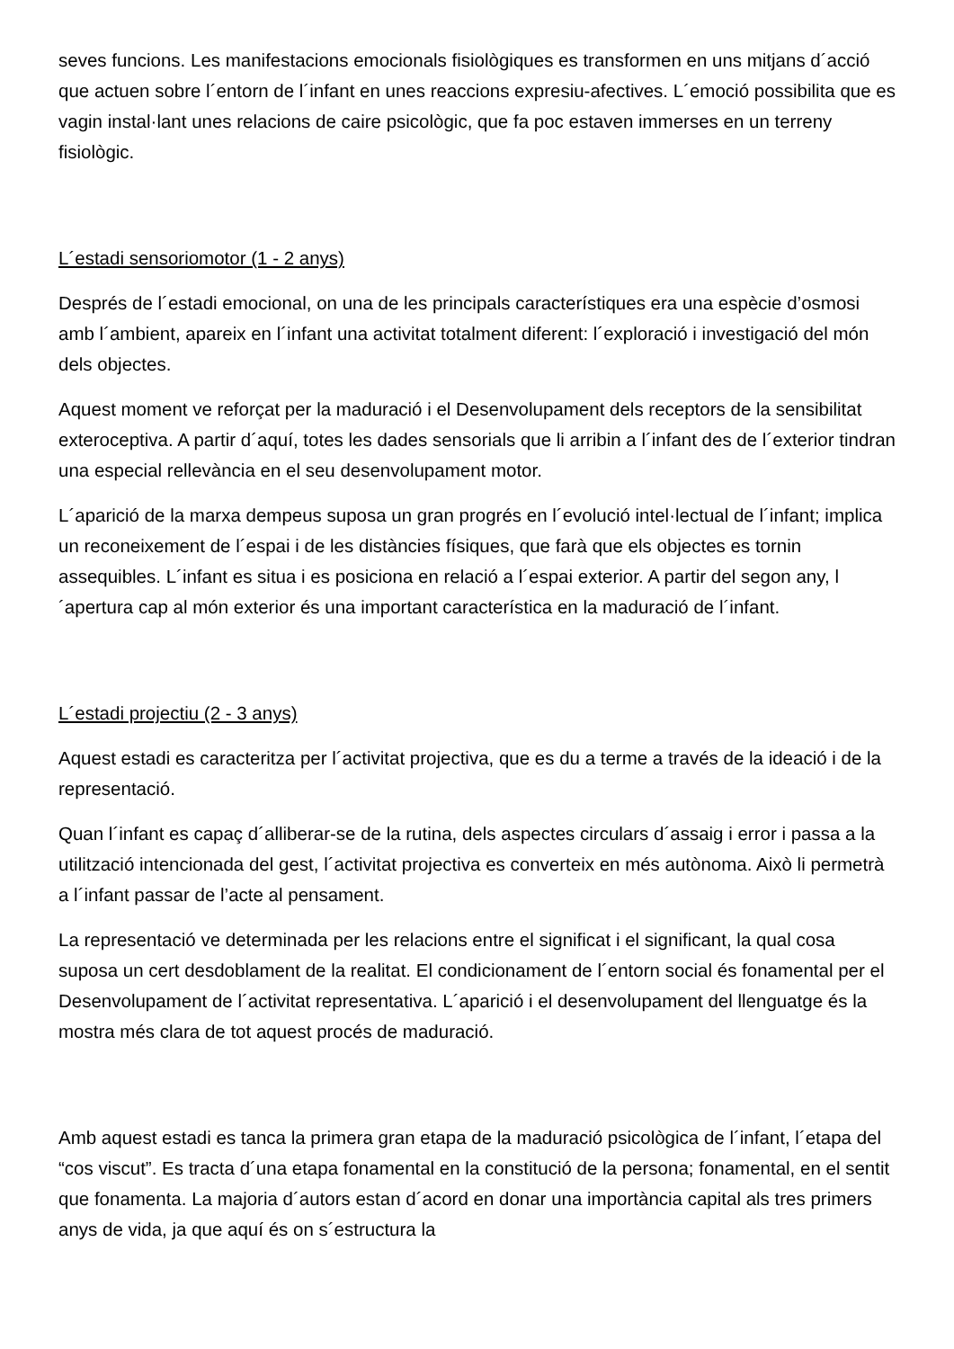seves funcions. Les manifestacions emocionals fisiològiques es transformen en uns mitjans d´acció que actuen sobre l´entorn de l´infant en unes reaccions expresiu-afectives. L´emoció possibilita que es vagin instal·lant unes relacions de caire psicològic, que fa poc estaven immerses en un terreny fisiològic.
L´estadi sensoriomotor (1 - 2 anys)
Després de l´estadi emocional, on una de les principals característiques era una espècie d’osmosi amb l´ambient, apareix en l´infant una activitat totalment diferent: l´exploració i investigació del món dels objectes.
Aquest moment ve reforçat per la maduració i el Desenvolupament dels receptors de la sensibilitat exteroceptiva. A partir d´aquí, totes les dades sensorials que li arribin a l´infant des de l´exterior tindran una especial rellevància en el seu desenvolupament motor.
L´aparició de la marxa dempeus suposa un gran progrés en l´evolució intel·lectual de l´infant; implica un reconeixement de l´espai i de les distàncies físiques, que farà que els objectes es tornin assequibles. L´infant es situa i es posiciona en relació a l´espai exterior. A partir del segon any, l´apertura cap al món exterior és una important característica en la maduració de l´infant.
L´estadi projectiu (2 - 3 anys)
Aquest estadi es caracteritza per l´activitat projectiva, que es du a terme a través de la ideació i de la representació.
Quan l´infant es capaç d´alliberar-se de la rutina, dels aspectes circulars d´assaig i error i passa a la utilització intencionada del gest, l´activitat projectiva es converteix en més autònoma. Això li permetrà a l´infant passar de l’acte al pensament.
La representació ve determinada per les relacions entre el significat i el significant, la qual cosa suposa un cert desdoblament de la realitat. El condicionament de l´entorn social és fonamental per el Desenvolupament de l´activitat representativa. L´aparició i el desenvolupament del llenguatge és la mostra més clara de tot aquest procés de maduració.
Amb aquest estadi es tanca la primera gran etapa de la maduració psicològica de l´infant, l´etapa del “cos viscut”. Es tracta d´una etapa fonamental en la constitució de la persona; fonamental, en el sentit que fonamenta. La majoria d´autors estan d´acord en donar una importància capital als tres primers anys de vida, ja que aquí és on s´estructura la